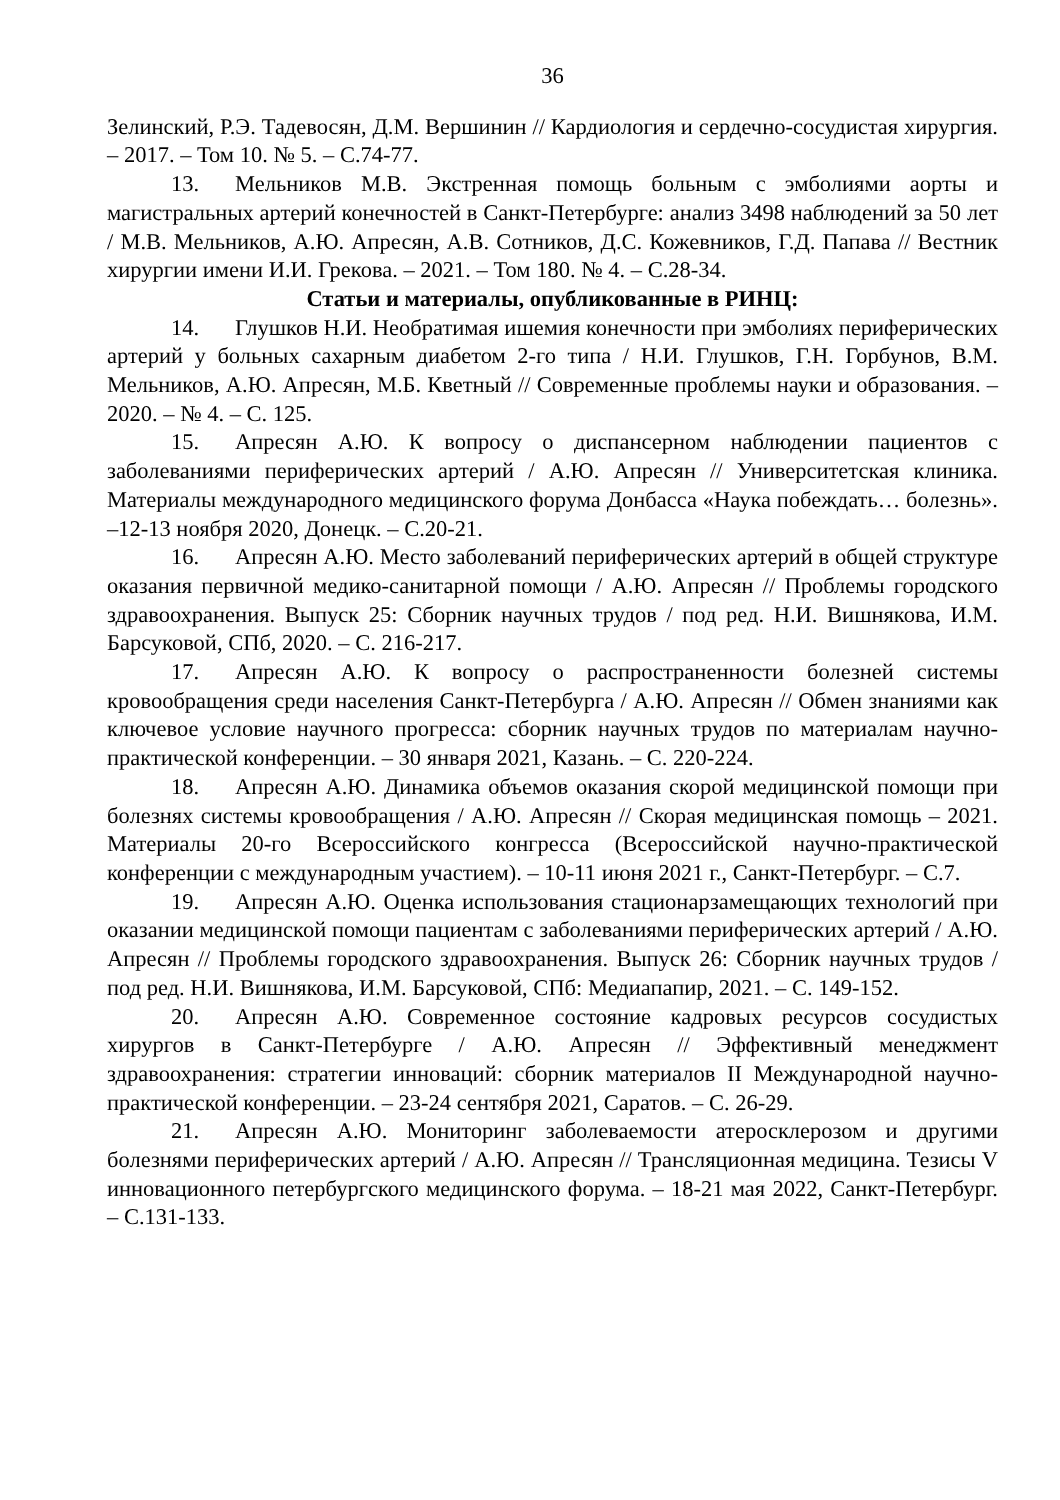36
Зелинский, Р.Э. Тадевосян, Д.М. Вершинин // Кардиология и сердечно-сосудистая хирургия. – 2017. – Том 10. № 5. – С.74-77.
13. Мельников М.В. Экстренная помощь больным с эмболиями аорты и магистральных артерий конечностей в Санкт-Петербурге: анализ 3498 наблюдений за 50 лет / М.В. Мельников, А.Ю. Апресян, А.В. Сотников, Д.С. Кожевников, Г.Д. Папава // Вестник хирургии имени И.И. Грекова. – 2021. – Том 180. № 4. – С.28-34.
Статьи и материалы, опубликованные в РИНЦ:
14. Глушков Н.И. Необратимая ишемия конечности при эмболиях периферических артерий у больных сахарным диабетом 2-го типа / Н.И. Глушков, Г.Н. Горбунов, В.М. Мельников, А.Ю. Апресян, М.Б. Кветный // Современные проблемы науки и образования. – 2020. – № 4. – С. 125.
15. Апресян А.Ю. К вопросу о диспансерном наблюдении пациентов с заболеваниями периферических артерий / А.Ю. Апресян // Университетская клиника. Материалы международного медицинского форума Донбасса «Наука побеждать… болезнь». –12-13 ноября 2020, Донецк. – С.20-21.
16. Апресян А.Ю. Место заболеваний периферических артерий в общей структуре оказания первичной медико-санитарной помощи / А.Ю. Апресян // Проблемы городского здравоохранения. Выпуск 25: Сборник научных трудов / под ред. Н.И. Вишнякова, И.М. Барсуковой, СПб, 2020. – С. 216-217.
17. Апресян А.Ю. К вопросу о распространенности болезней системы кровообращения среди населения Санкт-Петербурга / А.Ю. Апресян // Обмен знаниями как ключевое условие научного прогресса: сборник научных трудов по материалам научно-практической конференции. – 30 января 2021, Казань. – С. 220-224.
18. Апресян А.Ю. Динамика объемов оказания скорой медицинской помощи при болезнях системы кровообращения / А.Ю. Апресян // Скорая медицинская помощь – 2021. Материалы 20-го Всероссийского конгресса (Всероссийской научно-практической конференции с международным участием). – 10-11 июня 2021 г., Санкт-Петербург. – С.7.
19. Апресян А.Ю. Оценка использования стационарзамещающих технологий при оказании медицинской помощи пациентам с заболеваниями периферических артерий / А.Ю. Апресян // Проблемы городского здравоохранения. Выпуск 26: Сборник научных трудов / под ред. Н.И. Вишнякова, И.М. Барсуковой, СПб: Медиапапир, 2021. – С. 149-152.
20. Апресян А.Ю. Современное состояние кадровых ресурсов сосудистых хирургов в Санкт-Петербурге / А.Ю. Апресян // Эффективный менеджмент здравоохранения: стратегии инноваций: сборник материалов II Международной научно-практической конференции. – 23-24 сентября 2021, Саратов. – С. 26-29.
21. Апресян А.Ю. Мониторинг заболеваемости атеросклерозом и другими болезнями периферических артерий / А.Ю. Апресян // Трансляционная медицина. Тезисы V инновационного петербургского медицинского форума. – 18-21 мая 2022, Санкт-Петербург. – С.131-133.